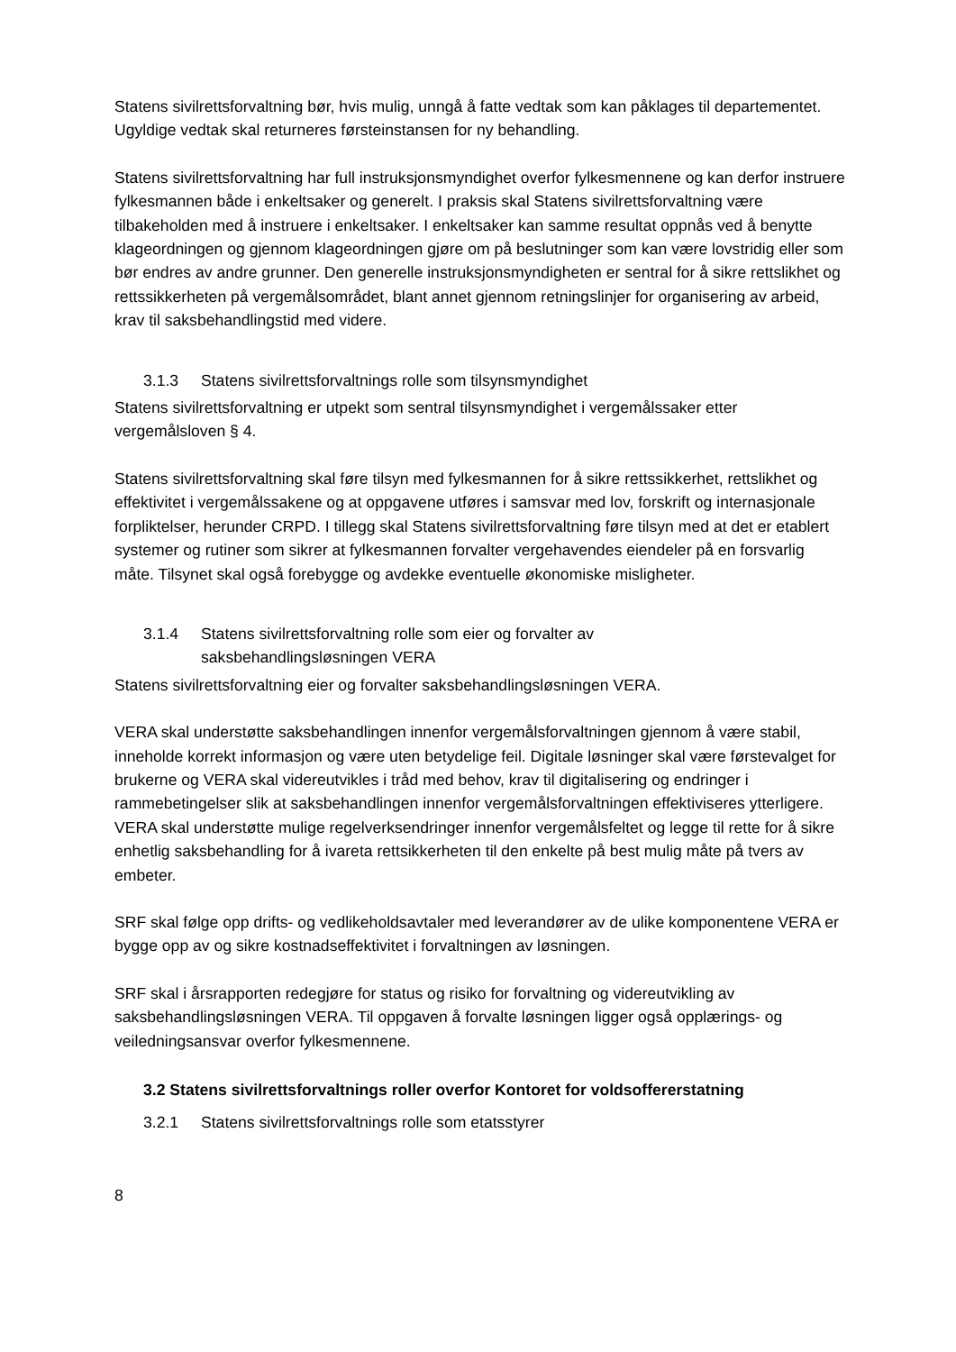Statens sivilrettsforvaltning bør, hvis mulig, unngå å fatte vedtak som kan påklages til departementet. Ugyldige vedtak skal returneres førsteinstansen for ny behandling.
Statens sivilrettsforvaltning har full instruksjonsmyndighet overfor fylkesmennene og kan derfor instruere fylkesmannen både i enkeltsaker og generelt. I praksis skal Statens sivilrettsforvaltning være tilbakeholden med å instruere i enkeltsaker. I enkeltsaker kan samme resultat oppnås ved å benytte klageordningen og gjennom klageordningen gjøre om på beslutninger som kan være lovstridig eller som bør endres av andre grunner. Den generelle instruksjonsmyndigheten er sentral for å sikre rettslikhet og rettssikkerheten på vergemålsområdet, blant annet gjennom retningslinjer for organisering av arbeid, krav til saksbehandlingstid med videre.
3.1.3 Statens sivilrettsforvaltnings rolle som tilsynsmyndighet
Statens sivilrettsforvaltning er utpekt som sentral tilsynsmyndighet i vergemålssaker etter vergemålsloven § 4.
Statens sivilrettsforvaltning skal føre tilsyn med fylkesmannen for å sikre rettssikkerhet, rettslikhet og effektivitet i vergemålssakene og at oppgavene utføres i samsvar med lov, forskrift og internasjonale forpliktelser, herunder CRPD. I tillegg skal Statens sivilrettsforvaltning føre tilsyn med at det er etablert systemer og rutiner som sikrer at fylkesmannen forvalter vergehavendes eiendeler på en forsvarlig måte. Tilsynet skal også forebygge og avdekke eventuelle økonomiske misligheter.
3.1.4 Statens sivilrettsforvaltning rolle som eier og forvalter av
saksbehandlingsløsningen VERA
Statens sivilrettsforvaltning eier og forvalter saksbehandlingsløsningen VERA.
VERA skal understøtte saksbehandlingen innenfor vergemålsforvaltningen gjennom å være stabil, inneholde korrekt informasjon og være uten betydelige feil. Digitale løsninger skal være førstevalget for brukerne og VERA skal videreutvikles i tråd med behov, krav til digitalisering og endringer i rammebetingelser slik at saksbehandlingen innenfor vergemålsforvaltningen effektiviseres ytterligere. VERA skal understøtte mulige regelverksendringer innenfor vergemålsfeltet og legge til rette for å sikre enhetlig saksbehandling for å ivareta rettsikkerheten til den enkelte på best mulig måte på tvers av embeter.
SRF skal følge opp drifts- og vedlikeholdsavtaler med leverandører av de ulike komponentene VERA er bygge opp av og sikre kostnadseffektivitet i forvaltningen av løsningen.
SRF skal i årsrapporten redegjøre for status og risiko for forvaltning og videreutvikling av saksbehandlingsløsningen VERA. Til oppgaven å forvalte løsningen ligger også opplærings- og veiledningsansvar overfor fylkesmennene.
3.2 Statens sivilrettsforvaltnings roller overfor Kontoret for voldsoffererstatning
3.2.1 Statens sivilrettsforvaltnings rolle som etatsstyrer
8